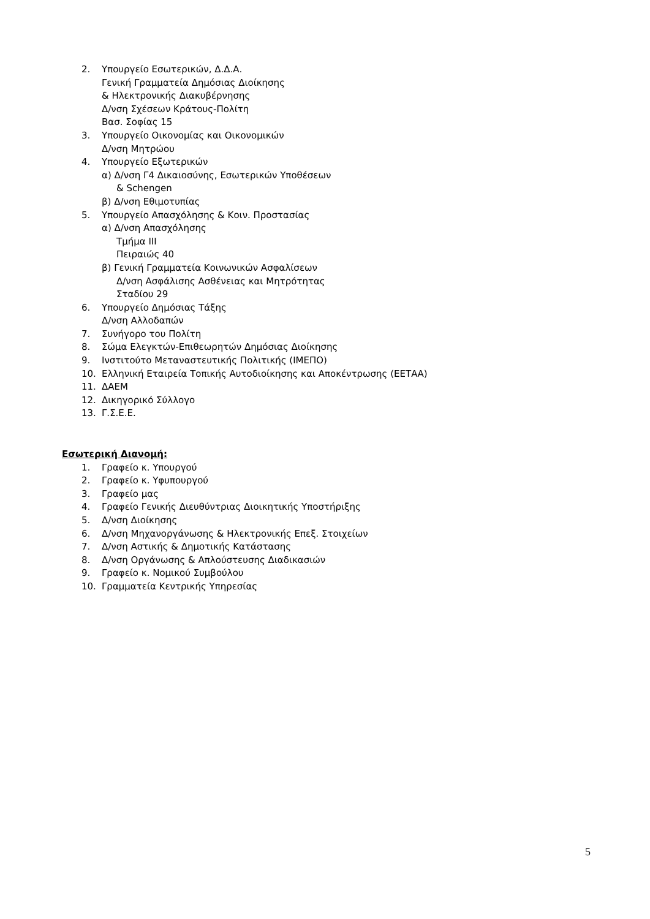2. Υπουργείο Εσωτερικών, Δ.Δ.Α.
Γενική Γραμματεία Δημόσιας Διοίκησης
& Ηλεκτρονικής Διακυβέρνησης
Δ/νση Σχέσεων Κράτους-Πολίτη
Βασ. Σοφίας 15
3. Υπουργείο Οικονομίας και Οικονομικών
Δ/νση Μητρώου
4. Υπουργείο Εξωτερικών
α) Δ/νση Γ4 Δικαιοσύνης, Εσωτερικών Υποθέσεων
& Schengen
β) Δ/νση Εθιμοτυπίας
5. Υπουργείο Απασχόλησης & Κοιν. Προστασίας
α) Δ/νση Απασχόλησης
Τμήμα ΙΙΙ
Πειραιώς 40
β) Γενική Γραμματεία Κοινωνικών Ασφαλίσεων
Δ/νση Ασφάλισης Ασθένειας και Μητρότητας
Σταδίου 29
6. Υπουργείο Δημόσιας Τάξης
Δ/νση Αλλοδαπών
7. Συνήγορο του Πολίτη
8. Σώμα Ελεγκτών-Επιθεωρητών Δημόσιας Διοίκησης
9. Ινστιτούτο Μεταναστευτικής Πολιτικής (ΙΜΕΠΟ)
10. Ελληνική Εταιρεία Τοπικής Αυτοδιοίκησης και Αποκέντρωσης (ΕΕΤΑΑ)
11. ΔΑΕΜ
12. Δικηγορικό Σύλλογο
13. Γ.Σ.Ε.Ε.
Εσωτερική Διανομή:
1. Γραφείο κ. Υπουργού
2. Γραφείο κ. Υφυπουργού
3. Γραφείο μας
4. Γραφείο Γενικής Διευθύντριας Διοικητικής Υποστήριξης
5. Δ/νση Διοίκησης
6. Δ/νση Μηχανοργάνωσης & Ηλεκτρονικής Επεξ. Στοιχείων
7. Δ/νση Αστικής & Δημοτικής Κατάστασης
8. Δ/νση Οργάνωσης & Απλούστευσης Διαδικασιών
9. Γραφείο κ. Νομικού Συμβούλου
10. Γραμματεία Κεντρικής Υπηρεσίας
5